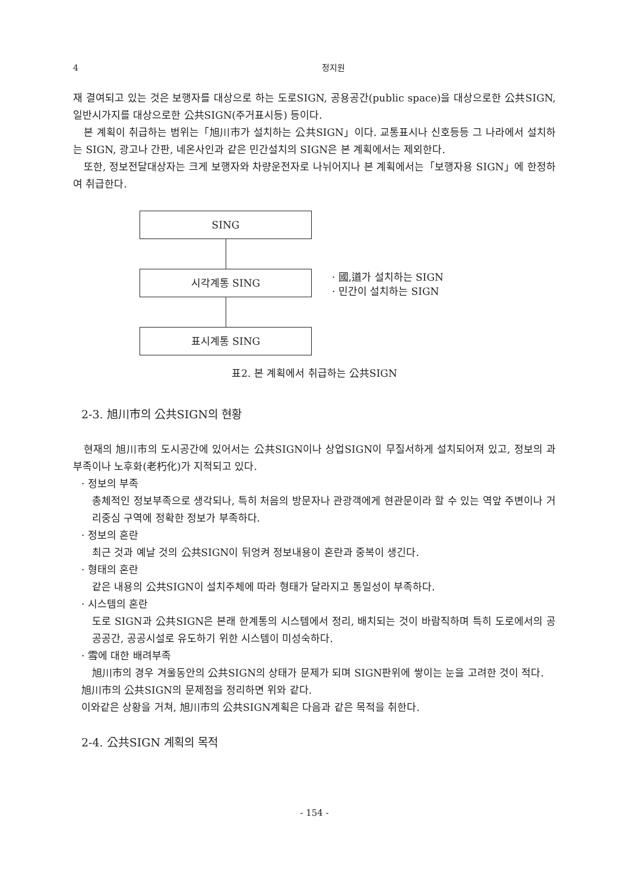4 정지원
재 결여되고 있는 것은 보행자를 대상으로 하는 도로SIGN, 공용공간(public space)을 대상으로한 公共SIGN, 일반시가지를 대상으로한 公共SIGN(주거표시등) 등이다.
본 계획이 취급하는 범위는「旭川市가 설치하는 公共SIGN」이다. 교통표시나 신호등등 그 나라에서 설치하는 SIGN, 광고나 간판, 네온사인과 같은 민간설치의 SIGN은 본 계획에서는 제외한다.
또한, 정보전달대상자는 크게 보행자와 차량운전자로 나뉘어지나 본 계획에서는「보행자용 SIGN」에 한정하여 취급한다.
SING
시각계통 SING
표시계통 SING
· 國,道가 설치하는 SIGN
· 민간이 설치하는 SIGN
표2. 본 계획에서 취급하는 公共SIGN
2-3. 旭川市의 公共SIGN의 현황
현재의 旭川市의 도시공간에 있어서는 公共SIGN이나 상업SIGN이 무질서하게 설치되어져 있고, 정보의 과부족이나 노후화(老朽化)가 지적되고 있다.
· 정보의 부족
총체적인 정보부족으로 생각되나, 특히 처음의 방문자나 관광객에게 현관문이라 할 수 있는 역앞 주변이나 거리중심 구역에 정확한 정보가 부족하다.
· 정보의 혼란
최근 것과 예날 것의 公共SIGN이 뒤엉켜 정보내용이 혼란과 중복이 생긴다.
· 형태의 혼란
같은 내용의 公共SIGN이 설치주체에 따라 형태가 달라지고 통일성이 부족하다.
· 시스템의 혼란
도로 SIGN과 公共SIGN은 본래 한계통의 시스템에서 정리, 배치되는 것이 바람직하며 특히 도로에서의 공공공간, 공공시설로 유도하기 위한 시스템이 미성숙하다.
· 雪에 대한 배려부족
旭川市의 경우 겨울동안의 公共SIGN의 상태가 문제가 되며 SIGN판위에 쌓이는 눈을 고려한 것이 적다.
旭川市의 公共SIGN의 문제점을 정리하면 위와 같다.
이와같은 상황을 거쳐, 旭川市의 公共SIGN계획은 다음과 같은 목적을 취한다.
2-4. 公共SIGN 계획의 목적
- 154 -